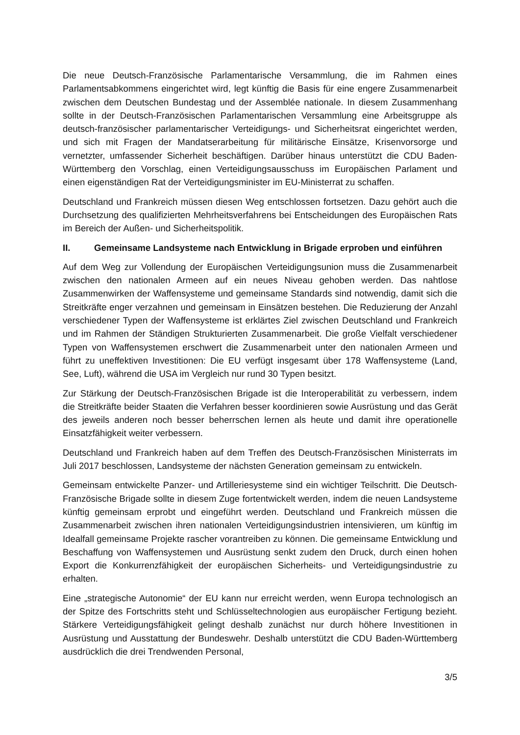Die neue Deutsch-Französische Parlamentarische Versammlung, die im Rahmen eines Parlamentsabkommens eingerichtet wird, legt künftig die Basis für eine engere Zusammenarbeit zwischen dem Deutschen Bundestag und der Assemblée nationale. In diesem Zusammenhang sollte in der Deutsch-Französischen Parlamentarischen Versammlung eine Arbeitsgruppe als deutsch-französischer parlamentarischer Verteidigungs- und Sicherheitsrat eingerichtet werden, und sich mit Fragen der Mandatserarbeitung für militärische Einsätze, Krisenvorsorge und vernetzter, umfassender Sicherheit beschäftigen. Darüber hinaus unterstützt die CDU Baden-Württemberg den Vorschlag, einen Verteidigungsausschuss im Europäischen Parlament und einen eigenständigen Rat der Verteidigungsminister im EU-Ministerrat zu schaffen.
Deutschland und Frankreich müssen diesen Weg entschlossen fortsetzen. Dazu gehört auch die Durchsetzung des qualifizierten Mehrheitsverfahrens bei Entscheidungen des Europäischen Rats im Bereich der Außen- und Sicherheitspolitik.
II. Gemeinsame Landsysteme nach Entwicklung in Brigade erproben und einführen
Auf dem Weg zur Vollendung der Europäischen Verteidigungsunion muss die Zusammenarbeit zwischen den nationalen Armeen auf ein neues Niveau gehoben werden. Das nahtlose Zusammenwirken der Waffensysteme und gemeinsame Standards sind notwendig, damit sich die Streitkräfte enger verzahnen und gemeinsam in Einsätzen bestehen. Die Reduzierung der Anzahl verschiedener Typen der Waffensysteme ist erklärtes Ziel zwischen Deutschland und Frankreich und im Rahmen der Ständigen Strukturierten Zusammenarbeit. Die große Vielfalt verschiedener Typen von Waffensystemen erschwert die Zusammenarbeit unter den nationalen Armeen und führt zu uneffektiven Investitionen: Die EU verfügt insgesamt über 178 Waffensysteme (Land, See, Luft), während die USA im Vergleich nur rund 30 Typen besitzt.
Zur Stärkung der Deutsch-Französischen Brigade ist die Interoperabilität zu verbessern, indem die Streitkräfte beider Staaten die Verfahren besser koordinieren sowie Ausrüstung und das Gerät des jeweils anderen noch besser beherrschen lernen als heute und damit ihre operationelle Einsatzfähigkeit weiter verbessern.
Deutschland und Frankreich haben auf dem Treffen des Deutsch-Französischen Ministerrats im Juli 2017 beschlossen, Landsysteme der nächsten Generation gemeinsam zu entwickeln.
Gemeinsam entwickelte Panzer- und Artilleriesysteme sind ein wichtiger Teilschritt. Die Deutsch-Französische Brigade sollte in diesem Zuge fortentwickelt werden, indem die neuen Landsysteme künftig gemeinsam erprobt und eingeführt werden. Deutschland und Frankreich müssen die Zusammenarbeit zwischen ihren nationalen Verteidigungsindustrien intensivieren, um künftig im Idealfall gemeinsame Projekte rascher vorantreiben zu können. Die gemeinsame Entwicklung und Beschaffung von Waffensystemen und Ausrüstung senkt zudem den Druck, durch einen hohen Export die Konkurrenzfähigkeit der europäischen Sicherheits- und Verteidigungsindustrie zu erhalten.
Eine „strategische Autonomie“ der EU kann nur erreicht werden, wenn Europa technologisch an der Spitze des Fortschritts steht und Schlüsseltechnologien aus europäischer Fertigung bezieht. Stärkere Verteidigungsfähigkeit gelingt deshalb zunächst nur durch höhere Investitionen in Ausrüstung und Ausstattung der Bundeswehr. Deshalb unterstützt die CDU Baden-Württemberg ausdrücklich die drei Trendwenden Personal,
3/5